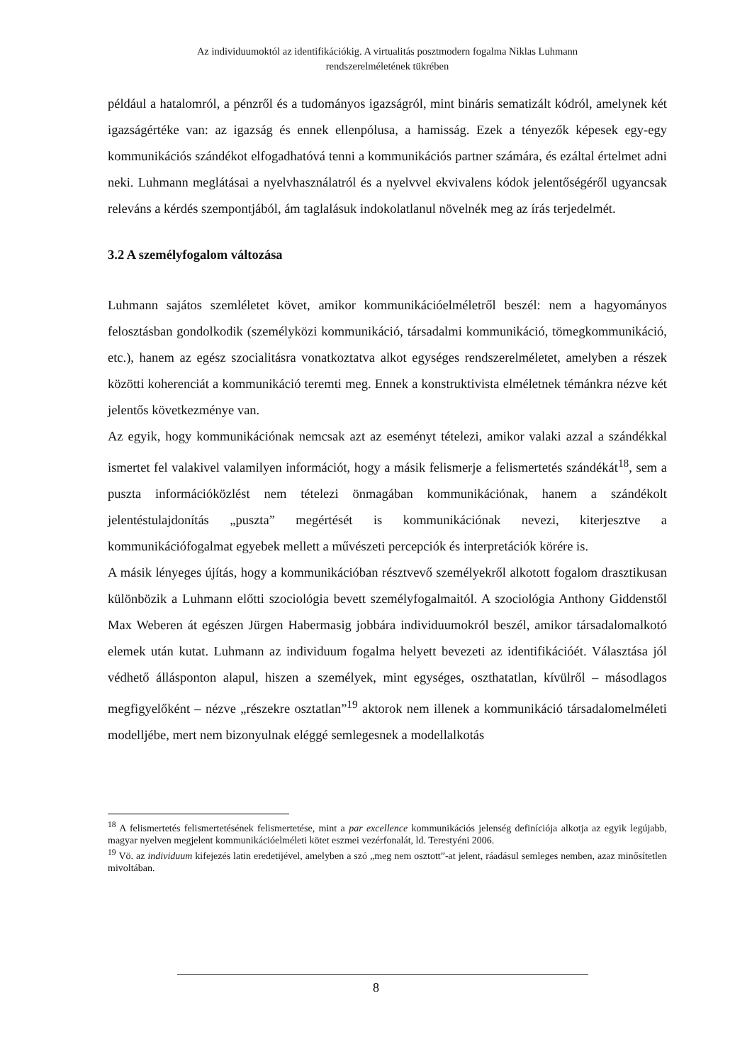Az individuumoktól az identifikációkig. A virtualitás posztmodern fogalma Niklas Luhmann
rendszerelméletének tükrében
például a hatalomról, a pénzről és a tudományos igazságról, mint bináris sematizált kódról, amelynek két igazságértéke van: az igazság és ennek ellenpólusa, a hamisság. Ezek a tényezők képesek egy-egy kommunikációs szándékot elfogadhatóvá tenni a kommunikációs partner számára, és ezáltal értelmet adni neki. Luhmann meglátásai a nyelvhasználatról és a nyelvvel ekvivalens kódok jelentőségéről ugyancsak releváns a kérdés szempontjából, ám taglalásuk indokolatlanul növelnék meg az írás terjedelmét.
3.2 A személyfogalom változása
Luhmann sajátos szemléletet követ, amikor kommunikációelméletről beszél: nem a hagyományos felosztásban gondolkodik (személyközi kommunikáció, társadalmi kommunikáció, tömegkommunikáció, etc.), hanem az egész szocialitásra vonatkoztatva alkot egységes rendszerelméletet, amelyben a részek közötti koherenciát a kommunikáció teremti meg. Ennek a konstruktivista elméletnek témánkra nézve két jelentős következménye van.
Az egyik, hogy kommunikációnak nemcsak azt az eseményt tételezi, amikor valaki azzal a szándékkal ismertet fel valakivel valamilyen információt, hogy a másik felismerje a felismertetés szándékát<sup>18</sup>, sem a puszta információközlést nem tételezi önmagában kommunikációnak, hanem a szándékolt jelentéstulajdonítás „puszta” megértését is kommunikációnak nevezi, kiterjesztve a kommunikációfogalmat egyebek mellett a művészeti percepciók és interpretációk körére is.
A másik lényeges újítás, hogy a kommunikációban résztvevő személyekről alkotott fogalom drasztikusan különbözik a Luhmann előtti szociológia bevett személyfogalmaitól. A szociológia Anthony Giddenstől Max Weberen át egészen Jürgen Habermasig jobbára individuumokról beszél, amikor társadalomalkotó elemek után kutat. Luhmann az individuum fogalma helyett bevezeti az identifikációét. Választása jól védhető állásponton alapul, hiszen a személyek, mint egységes, oszthatatlan, kívülről – másodlagos megfigyelőként – nézve „részekre osztatlan”<sup>19</sup> aktorok nem illenek a kommunikáció társadalomelméleti modelljébe, mert nem bizonyulnak eléggé semlegesnek a modellalkotás
<sup>18</sup> A felismertetés felismertetésének felismertetése, mint a par excellence kommunikációs jelenség definíciója alkotja az egyik legújabb, magyar nyelven megjelent kommunikációelméleti kötet eszmei vezérfonalát, ld. Terestyéni 2006.
<sup>19</sup> Vö. az individuum kifejezés latin eredetijével, amelyben a szó „meg nem osztott”-at jelent, ráadásul semleges nemben, azaz minősítetlen mivoltában.
8